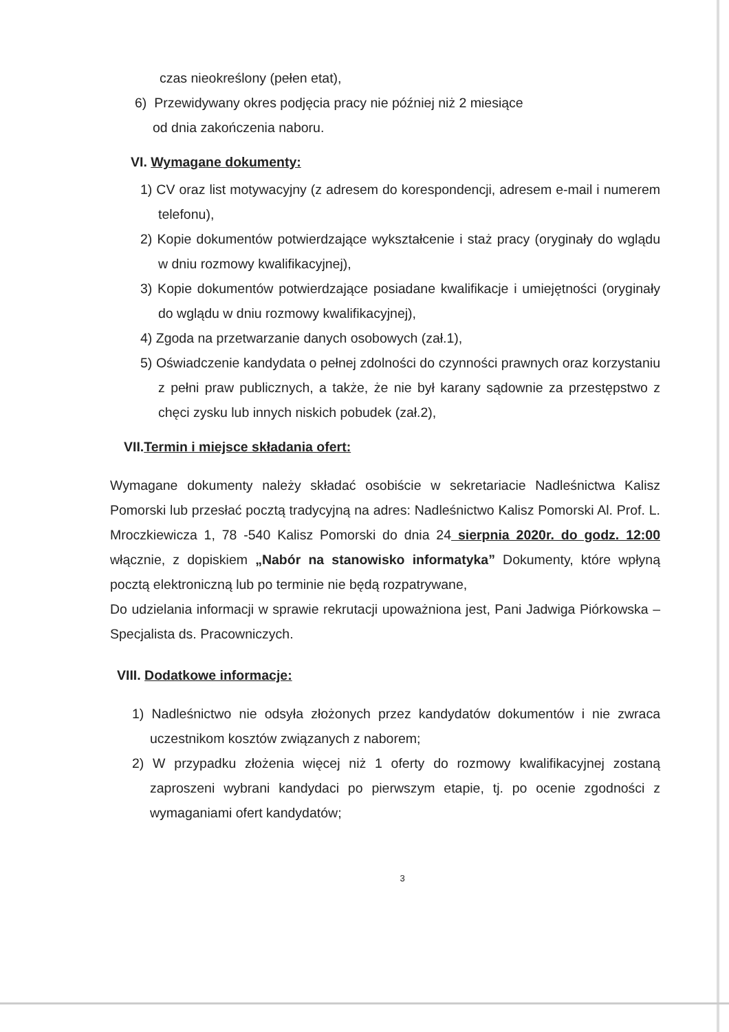czas nieokreślony (pełen etat),
6) Przewidywany okres podjęcia pracy nie później niż 2 miesiące
od dnia zakończenia naboru.
VI. Wymagane dokumenty:
1) CV oraz list motywacyjny (z adresem do korespondencji, adresem e-mail i numerem telefonu),
2) Kopie dokumentów potwierdzające wykształcenie i staż pracy (oryginały do wglądu w dniu rozmowy kwalifikacyjnej),
3) Kopie dokumentów potwierdzające posiadane kwalifikacje i umiejętności (oryginały do wglądu w dniu rozmowy kwalifikacyjnej),
4) Zgoda na przetwarzanie danych osobowych (zał.1),
5) Oświadczenie kandydata o pełnej zdolności do czynności prawnych oraz korzystaniu z pełni praw publicznych, a także, że nie był karany sądownie za przestępstwo z chęci zysku lub innych niskich pobudek (zał.2),
VII.Termin i miejsce składania ofert:
Wymagane dokumenty należy składać osobiście w sekretariacie Nadleśnictwa Kalisz Pomorski lub przesłać pocztą tradycyjną na adres: Nadleśnictwo Kalisz Pomorski Al. Prof. L. Mroczkiewicza 1, 78 -540 Kalisz Pomorski do dnia 24 sierpnia 2020r. do godz. 12:00 włącznie, z dopiskiem „Nabór na stanowisko informatyka” Dokumenty, które wpłyną pocztą elektroniczną lub po terminie nie będą rozpatrywane,
Do udzielania informacji w sprawie rekrutacji upoważniona jest, Pani Jadwiga Piórkowska – Specjalista ds. Pracowniczych.
VIII. Dodatkowe informacje:
1) Nadleśnictwo nie odsyła złożonych przez kandydatów dokumentów i nie zwraca uczestnikom kosztów związanych z naborem;
2) W przypadku złożenia więcej niż 1 oferty do rozmowy kwalifikacyjnej zostaną zaproszeni wybrani kandydaci po pierwszym etapie, tj. po ocenie zgodności z wymaganiami ofert kandydatów;
3